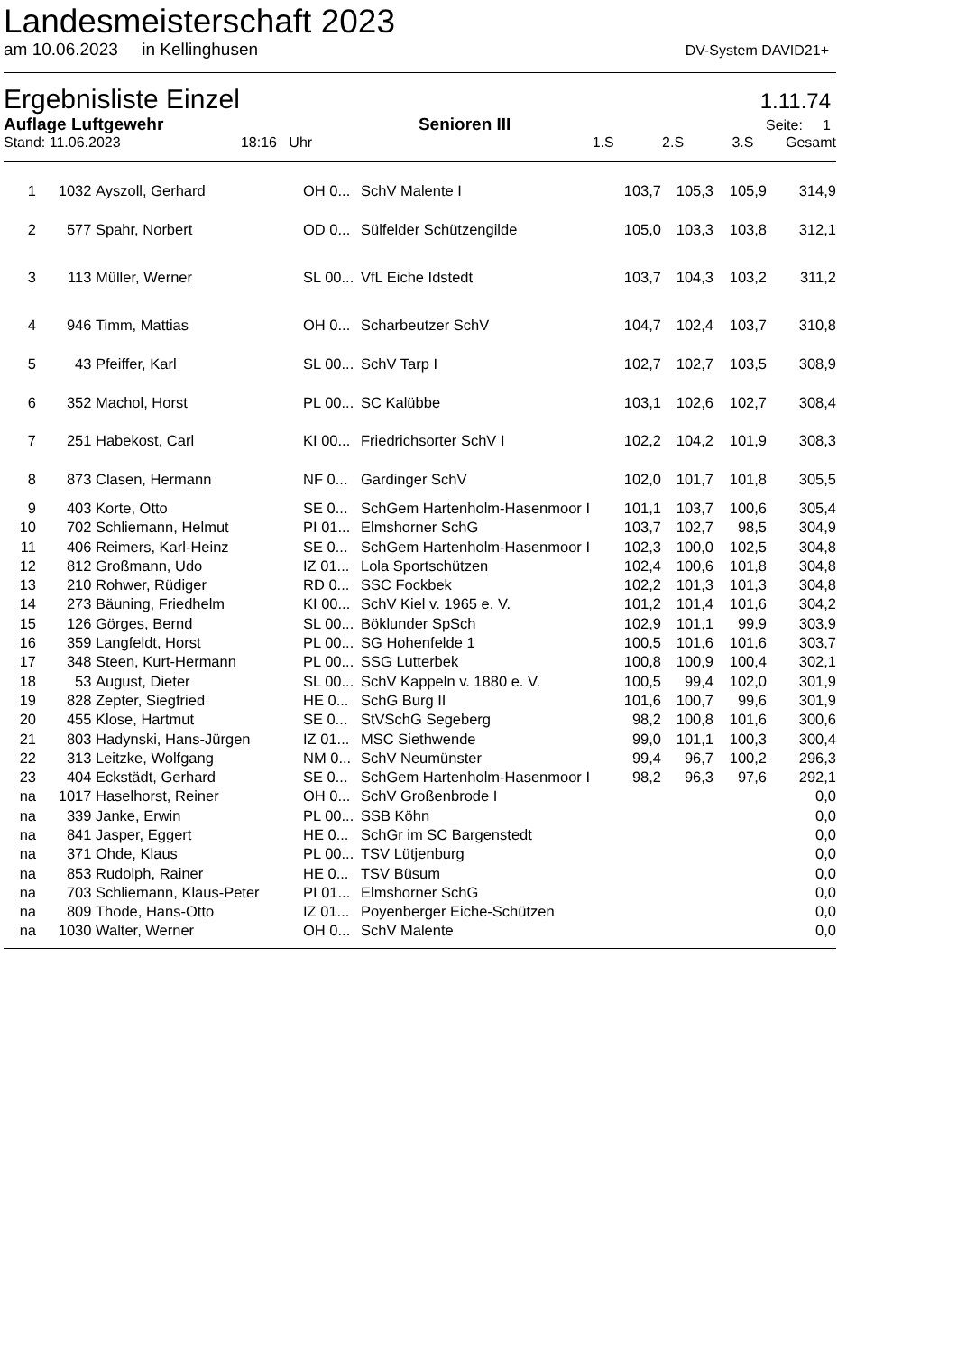Landesmeisterschaft 2023
am 10.06.2023 in Kellinghusen DV-System DAVID21+
Ergebnisliste Einzel 1.11.74
Auflage Luftgewehr Senioren III Seite: 1
Stand: 11.06.2023 18:16 Uhr 1.S 2.S 3.S Gesamt
| 1 | 1032 | Ayszoll, Gerhard | OH 0... | SchV Malente I | 103,7 | 105,3 | 105,9 | 314,9 |
| 2 | 577 | Spahr, Norbert | OD 0... | Sülfelder Schützengilde | 105,0 | 103,3 | 103,8 | 312,1 |
| 3 | 113 | Müller, Werner | SL 00... | VfL Eiche Idstedt | 103,7 | 104,3 | 103,2 | 311,2 |
| 4 | 946 | Timm, Mattias | OH 0... | Scharbeutzer SchV | 104,7 | 102,4 | 103,7 | 310,8 |
| 5 | 43 | Pfeiffer, Karl | SL 00... | SchV Tarp I | 102,7 | 102,7 | 103,5 | 308,9 |
| 6 | 352 | Machol, Horst | PL 00... | SC Kalübbe | 103,1 | 102,6 | 102,7 | 308,4 |
| 7 | 251 | Habekost, Carl | KI 00... | Friedrichsorter SchV I | 102,2 | 104,2 | 101,9 | 308,3 |
| 8 | 873 | Clasen, Hermann | NF 0... | Gardinger SchV | 102,0 | 101,7 | 101,8 | 305,5 |
| 9 | 403 | Korte, Otto | SE 0... | SchGem Hartenholm-Hasenmoor I | 101,1 | 103,7 | 100,6 | 305,4 |
| 10 | 702 | Schliemann, Helmut | PI 01... | Elmshorner SchG | 103,7 | 102,7 | 98,5 | 304,9 |
| 11 | 406 | Reimers, Karl-Heinz | SE 0... | SchGem Hartenholm-Hasenmoor I | 102,3 | 100,0 | 102,5 | 304,8 |
| 12 | 812 | Großmann, Udo | IZ 01... | Lola Sportschützen | 102,4 | 100,6 | 101,8 | 304,8 |
| 13 | 210 | Rohwer, Rüdiger | RD 0... | SSC Fockbek | 102,2 | 101,3 | 101,3 | 304,8 |
| 14 | 273 | Bäuning, Friedhelm | KI 00... | SchV Kiel v. 1965 e. V. | 101,2 | 101,4 | 101,6 | 304,2 |
| 15 | 126 | Görges, Bernd | SL 00... | Böklunder SpSch | 102,9 | 101,1 | 99,9 | 303,9 |
| 16 | 359 | Langfeldt, Horst | PL 00... | SG Hohenfelde 1 | 100,5 | 101,6 | 101,6 | 303,7 |
| 17 | 348 | Steen, Kurt-Hermann | PL 00... | SSG Lutterbek | 100,8 | 100,9 | 100,4 | 302,1 |
| 18 | 53 | August, Dieter | SL 00... | SchV Kappeln v. 1880 e. V. | 100,5 | 99,4 | 102,0 | 301,9 |
| 19 | 828 | Zepter, Siegfried | HE 0... | SchG Burg II | 101,6 | 100,7 | 99,6 | 301,9 |
| 20 | 455 | Klose, Hartmut | SE 0... | StVSchG Segeberg | 98,2 | 100,8 | 101,6 | 300,6 |
| 21 | 803 | Hadynski, Hans-Jürgen | IZ 01... | MSC Siethwende | 99,0 | 101,1 | 100,3 | 300,4 |
| 22 | 313 | Leitzke, Wolfgang | NM 0... | SchV Neumünster | 99,4 | 96,7 | 100,2 | 296,3 |
| 23 | 404 | Eckstädt, Gerhard | SE 0... | SchGem Hartenholm-Hasenmoor I | 98,2 | 96,3 | 97,6 | 292,1 |
| na | 1017 | Haselhorst, Reiner | OH 0... | SchV Großenbrode I | | | | 0,0 |
| na | 339 | Janke, Erwin | PL 00... | SSB Köhn | | | | 0,0 |
| na | 841 | Jasper, Eggert | HE 0... | SchGr im SC Bargenstedt | | | | 0,0 |
| na | 371 | Ohde, Klaus | PL 00... | TSV Lütjenburg | | | | 0,0 |
| na | 853 | Rudolph, Rainer | HE 0... | TSV Büsum | | | | 0,0 |
| na | 703 | Schliemann, Klaus-Peter | PI 01... | Elmshorner SchG | | | | 0,0 |
| na | 809 | Thode, Hans-Otto | IZ 01... | Poyenberger Eiche-Schützen | | | | 0,0 |
| na | 1030 | Walter, Werner | OH 0... | SchV Malente | | | | 0,0 |